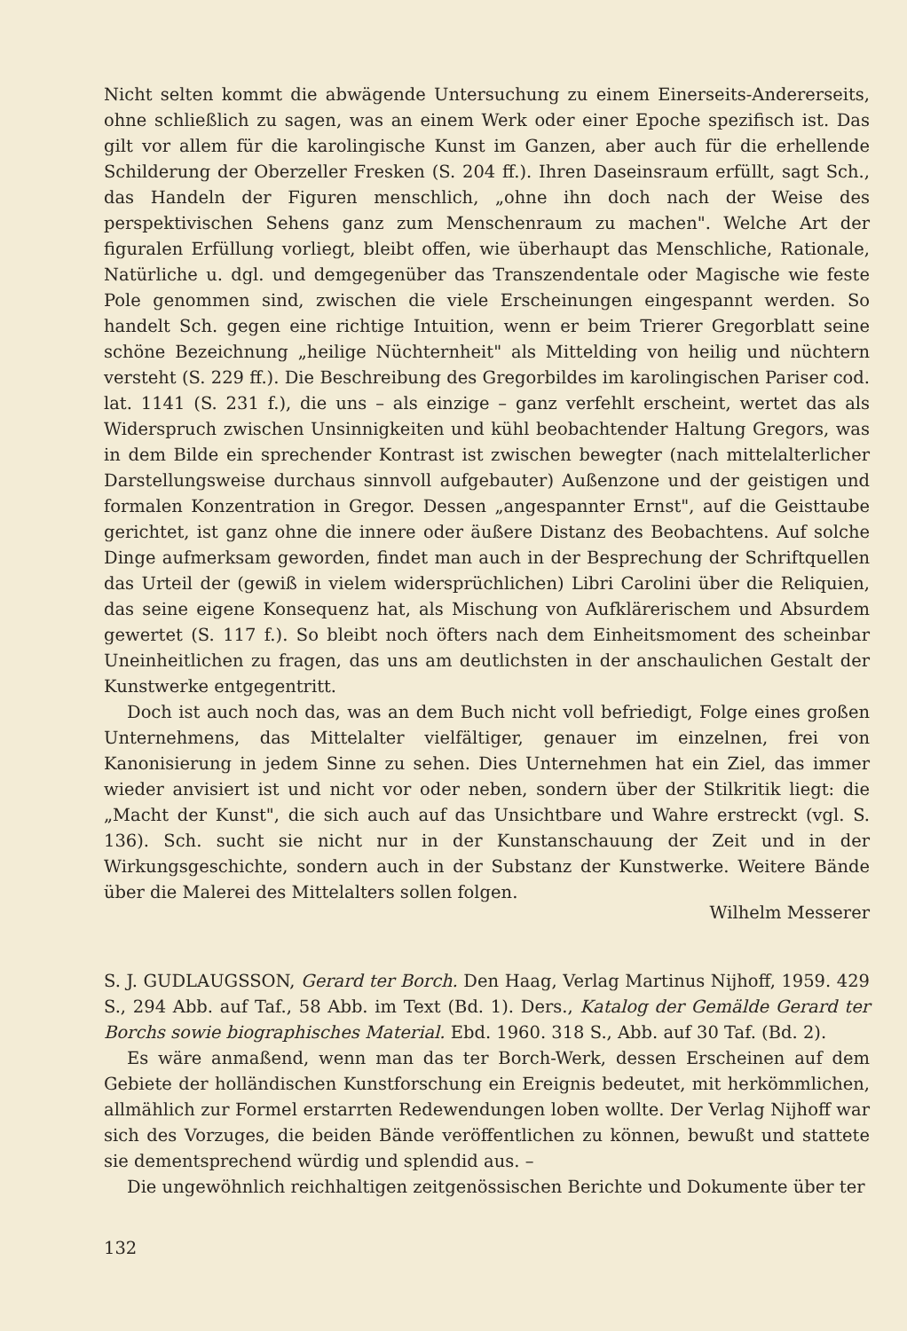Nicht selten kommt die abwägende Untersuchung zu einem Einerseits-Andererseits, ohne schließlich zu sagen, was an einem Werk oder einer Epoche spezifisch ist. Das gilt vor allem für die karolingische Kunst im Ganzen, aber auch für die erhellende Schilderung der Oberzeller Fresken (S. 204 ff.). Ihren Daseinsraum erfüllt, sagt Sch., das Handeln der Figuren menschlich, „ohne ihn doch nach der Weise des perspektivischen Sehens ganz zum Menschenraum zu machen". Welche Art der figuralen Erfüllung vorliegt, bleibt offen, wie überhaupt das Menschliche, Rationale, Natürliche u. dgl. und demgegenüber das Transzendentale oder Magische wie feste Pole genommen sind, zwischen die viele Erscheinungen eingespannt werden. So handelt Sch. gegen eine richtige Intuition, wenn er beim Trierer Gregorblatt seine schöne Bezeichnung „heilige Nüchternheit" als Mittelding von heilig und nüchtern versteht (S. 229 ff.). Die Beschreibung des Gregorbildes im karolingischen Pariser cod. lat. 1141 (S. 231 f.), die uns – als einzige – ganz verfehlt erscheint, wertet das als Widerspruch zwischen Unsinnigkeiten und kühl beobachtender Haltung Gregors, was in dem Bilde ein sprechender Kontrast ist zwischen bewegter (nach mittelalterlicher Darstellungsweise durchaus sinnvoll aufgebauter) Außenzone und der geistigen und formalen Konzentration in Gregor. Dessen „angespannter Ernst", auf die Geisttaube gerichtet, ist ganz ohne die innere oder äußere Distanz des Beobachtens. Auf solche Dinge aufmerksam geworden, findet man auch in der Besprechung der Schriftquellen das Urteil der (gewiß in vielem widersprüchlichen) Libri Carolini über die Reliquien, das seine eigene Konsequenz hat, als Mischung von Aufklärerischem und Absurdem gewertet (S. 117 f.). So bleibt noch öfters nach dem Einheitsmoment des scheinbar Uneinheitlichen zu fragen, das uns am deutlichsten in der anschaulichen Gestalt der Kunstwerke entgegentritt.
Doch ist auch noch das, was an dem Buch nicht voll befriedigt, Folge eines großen Unternehmens, das Mittelalter vielfältiger, genauer im einzelnen, frei von Kanonisierung in jedem Sinne zu sehen. Dies Unternehmen hat ein Ziel, das immer wieder anvisiert ist und nicht vor oder neben, sondern über der Stilkritik liegt: die „Macht der Kunst", die sich auch auf das Unsichtbare und Wahre erstreckt (vgl. S. 136). Sch. sucht sie nicht nur in der Kunstanschauung der Zeit und in der Wirkungsgeschichte, sondern auch in der Substanz der Kunstwerke. Weitere Bände über die Malerei des Mittelalters sollen folgen.
Wilhelm Messerer
S. J. GUDLAUGSSON, Gerard ter Borch. Den Haag, Verlag Martinus Nijhoff, 1959. 429 S., 294 Abb. auf Taf., 58 Abb. im Text (Bd. 1). Ders., Katalog der Gemälde Gerard ter Borchs sowie biographisches Material. Ebd. 1960. 318 S., Abb. auf 30 Taf. (Bd. 2).
Es wäre anmaßend, wenn man das ter Borch-Werk, dessen Erscheinen auf dem Gebiete der holländischen Kunstforschung ein Ereignis bedeutet, mit herkömmlichen, allmählich zur Formel erstarrten Redewendungen loben wollte. Der Verlag Nijhoff war sich des Vorzuges, die beiden Bände veröffentlichen zu können, bewußt und stattete sie dementsprechend würdig und splendid aus. –
Die ungewöhnlich reichhaltigen zeitgenössischen Berichte und Dokumente über ter
132